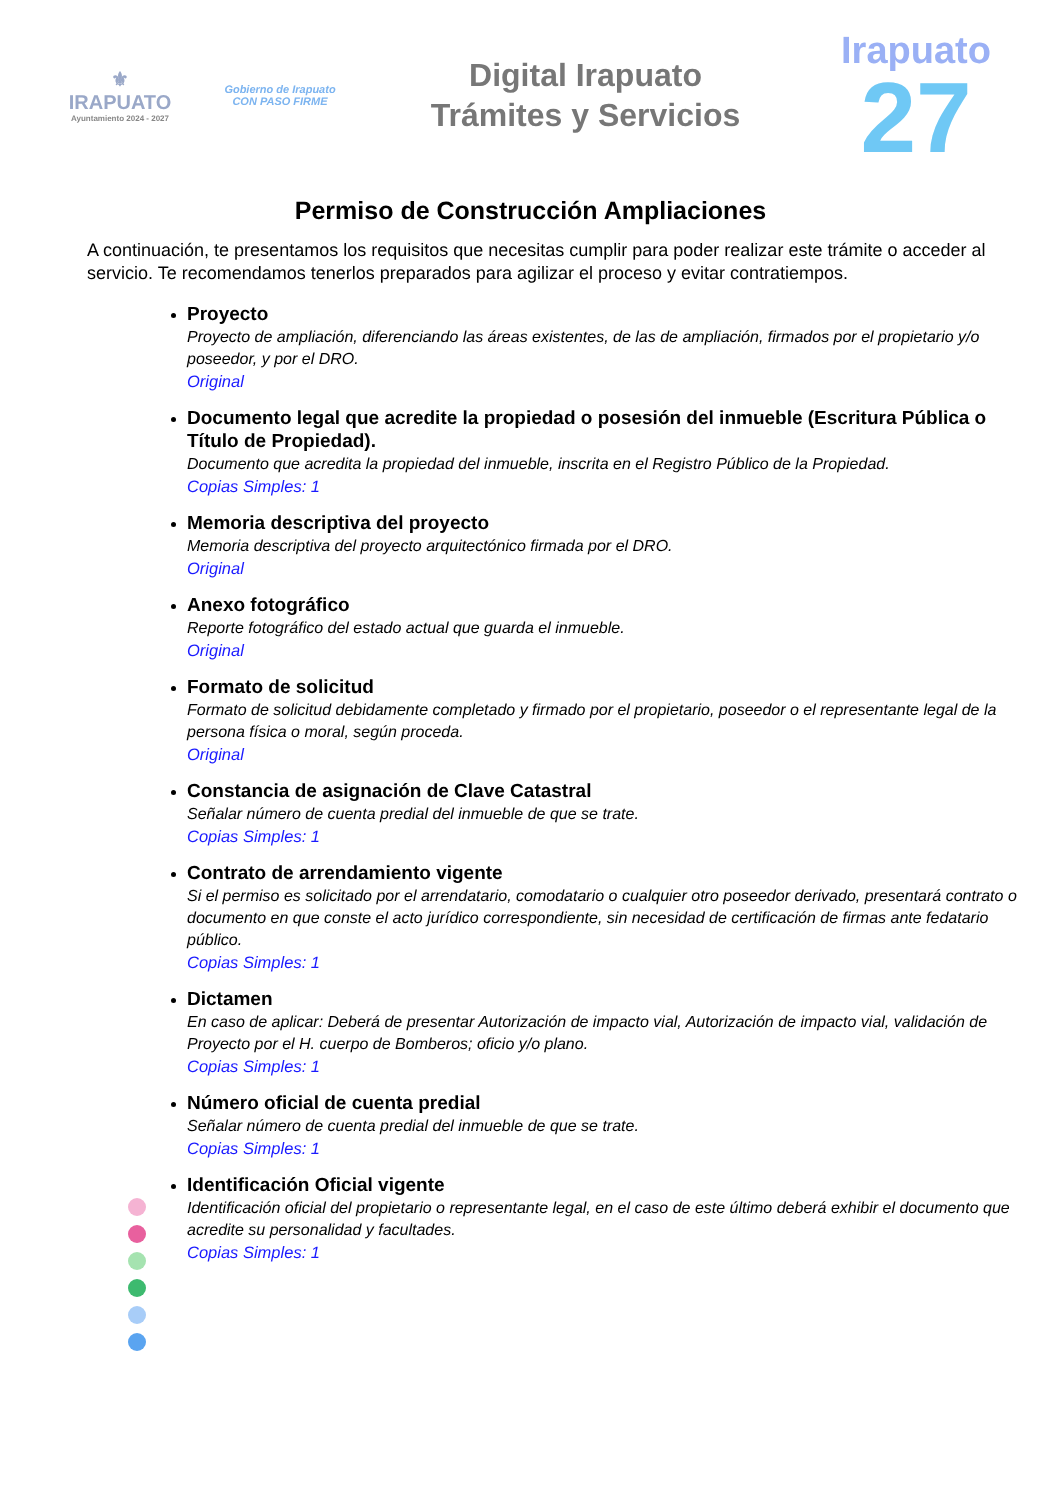⚜
IRAPUATO
Ayuntamiento 2024 - 2027
Gobierno de Irapuato
CON PASO FIRME
Digital Irapuato
Trámites y Servicios
Irapuato
27
Permiso de Construcción Ampliaciones
A continuación, te presentamos los requisitos que necesitas cumplir para poder realizar este trámite o acceder al servicio. Te recomendamos tenerlos preparados para agilizar el proceso y evitar contratiempos.
Proyecto
Proyecto de ampliación, diferenciando las áreas existentes, de las de ampliación, firmados por el propietario y/o poseedor, y por el DRO.
Original
Documento legal que acredite la propiedad o posesión del inmueble (Escritura Pública o Título de Propiedad).
Documento que acredita la propiedad del inmueble, inscrita en el Registro Público de la Propiedad.
Copias Simples: 1
Memoria descriptiva del proyecto
Memoria descriptiva del proyecto arquitectónico firmada por el DRO.
Original
Anexo fotográfico
Reporte fotográfico del estado actual que guarda el inmueble.
Original
Formato de solicitud
Formato de solicitud debidamente completado y firmado por el propietario, poseedor o el representante legal de la persona física o moral, según proceda.
Original
Constancia de asignación de Clave Catastral
Señalar número de cuenta predial del inmueble de que se trate.
Copias Simples: 1
Contrato de arrendamiento vigente
Si el permiso es solicitado por el arrendatario, comodatario o cualquier otro poseedor derivado, presentará contrato o documento en que conste el acto jurídico correspondiente, sin necesidad de certificación de firmas ante fedatario público.
Copias Simples: 1
Dictamen
En caso de aplicar: Deberá de presentar Autorización de impacto vial, Autorización de impacto vial, validación de Proyecto por el H. cuerpo de Bomberos; oficio y/o plano.
Copias Simples: 1
Número oficial de cuenta predial
Señalar número de cuenta predial del inmueble de que se trate.
Copias Simples: 1
Identificación Oficial vigente
Identificación oficial del propietario o representante legal, en el caso de este último deberá exhibir el documento que acredite su personalidad y facultades.
Copias Simples: 1